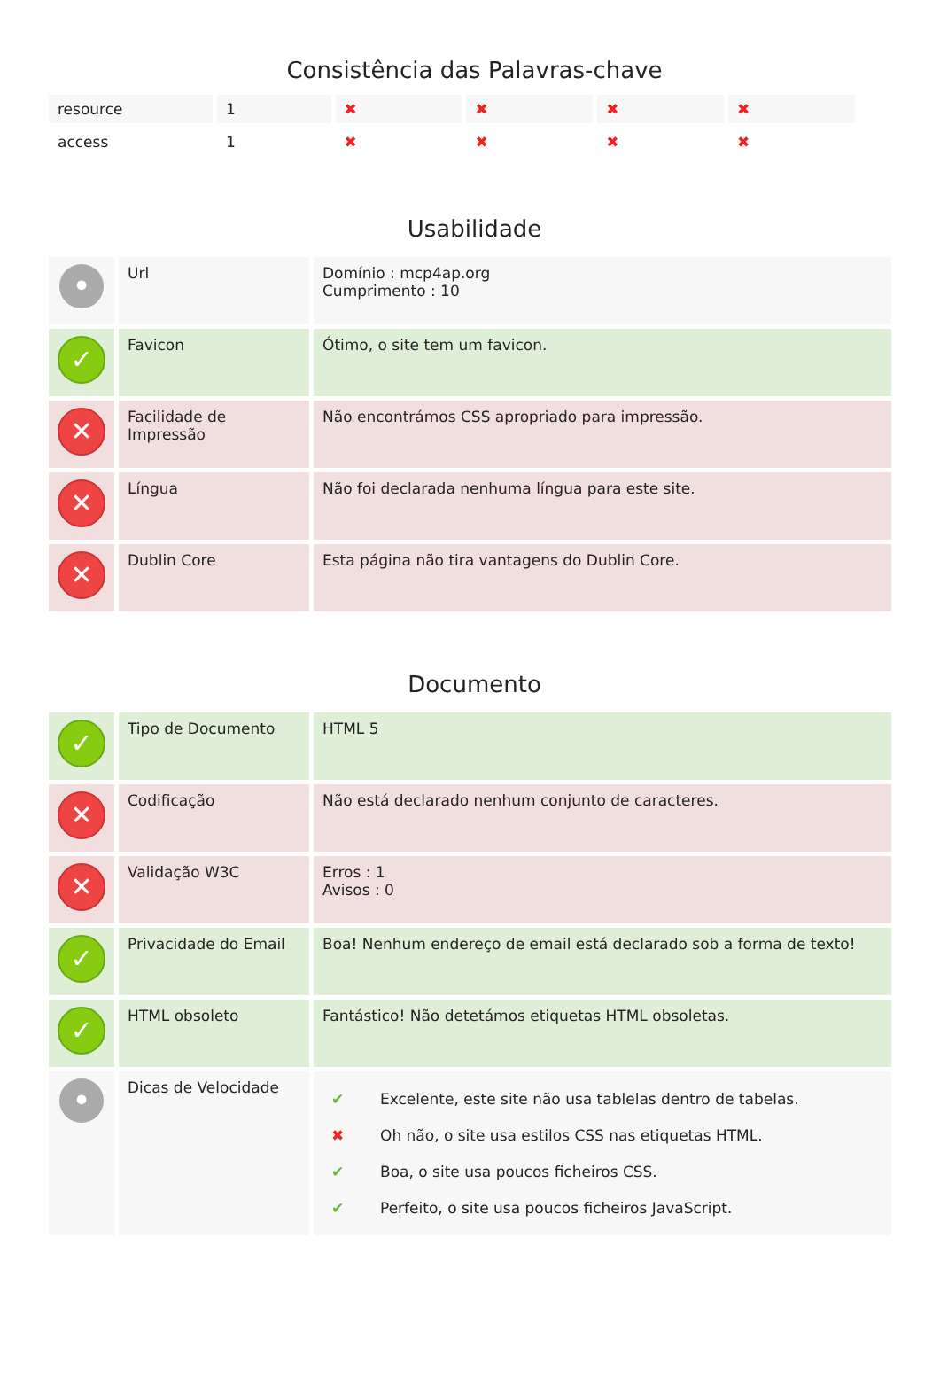Consistência das Palavras-chave
| resource | 1 | ✖ | ✖ | ✖ | ✖ |
| access | 1 | ✖ | ✖ | ✖ | ✖ |
Usabilidade
| • | Url | Domínio : mcp4ap.org Cumprimento : 10 |
| ✓ | Favicon | Ótimo, o site tem um favicon. |
| ✕ | Facilidade de Impressão | Não encontrámos CSS apropriado para impressão. |
| ✕ | Língua | Não foi declarada nenhuma língua para este site. |
| ✕ | Dublin Core | Esta página não tira vantagens do Dublin Core. |
Documento
| ✓ | Tipo de Documento | HTML 5 |
| ✕ | Codificação | Não está declarado nenhum conjunto de caracteres. |
| ✕ | Validação W3C | Erros : 1 Avisos : 0 |
| ✓ | Privacidade do Email | Boa! Nenhum endereço de email está declarado sob a forma de texto! |
| ✓ | HTML obsoleto | Fantástico! Não detetámos etiquetas HTML obsoletas. |
| • | Dicas de Velocidade | / ✔ / Excelente, este site não usa tablelas dentro de tabelas. / / ✖ / Oh não, o site usa estilos CSS nas etiquetas HTML. / / ✔ / Boa, o site usa poucos ficheiros CSS. / / ✔ / Perfeito, o site usa poucos ficheiros JavaScript. / |